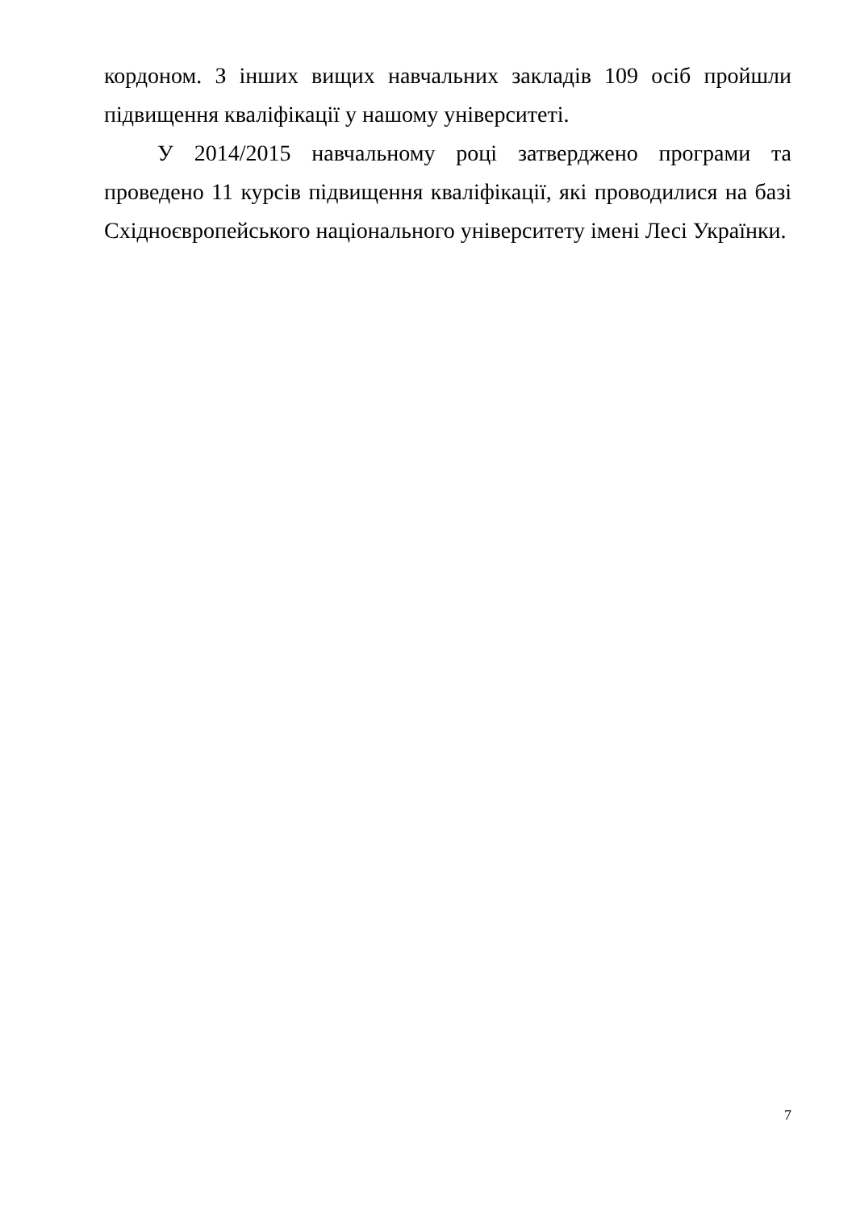кордоном. З інших вищих навчальних закладів 109 осіб пройшли підвищення кваліфікації у нашому університеті.
У 2014/2015 навчальному році затверджено програми та проведено 11 курсів підвищення кваліфікації, які проводилися на базі Східноєвропейського національного університету імені Лесі Українки.
7